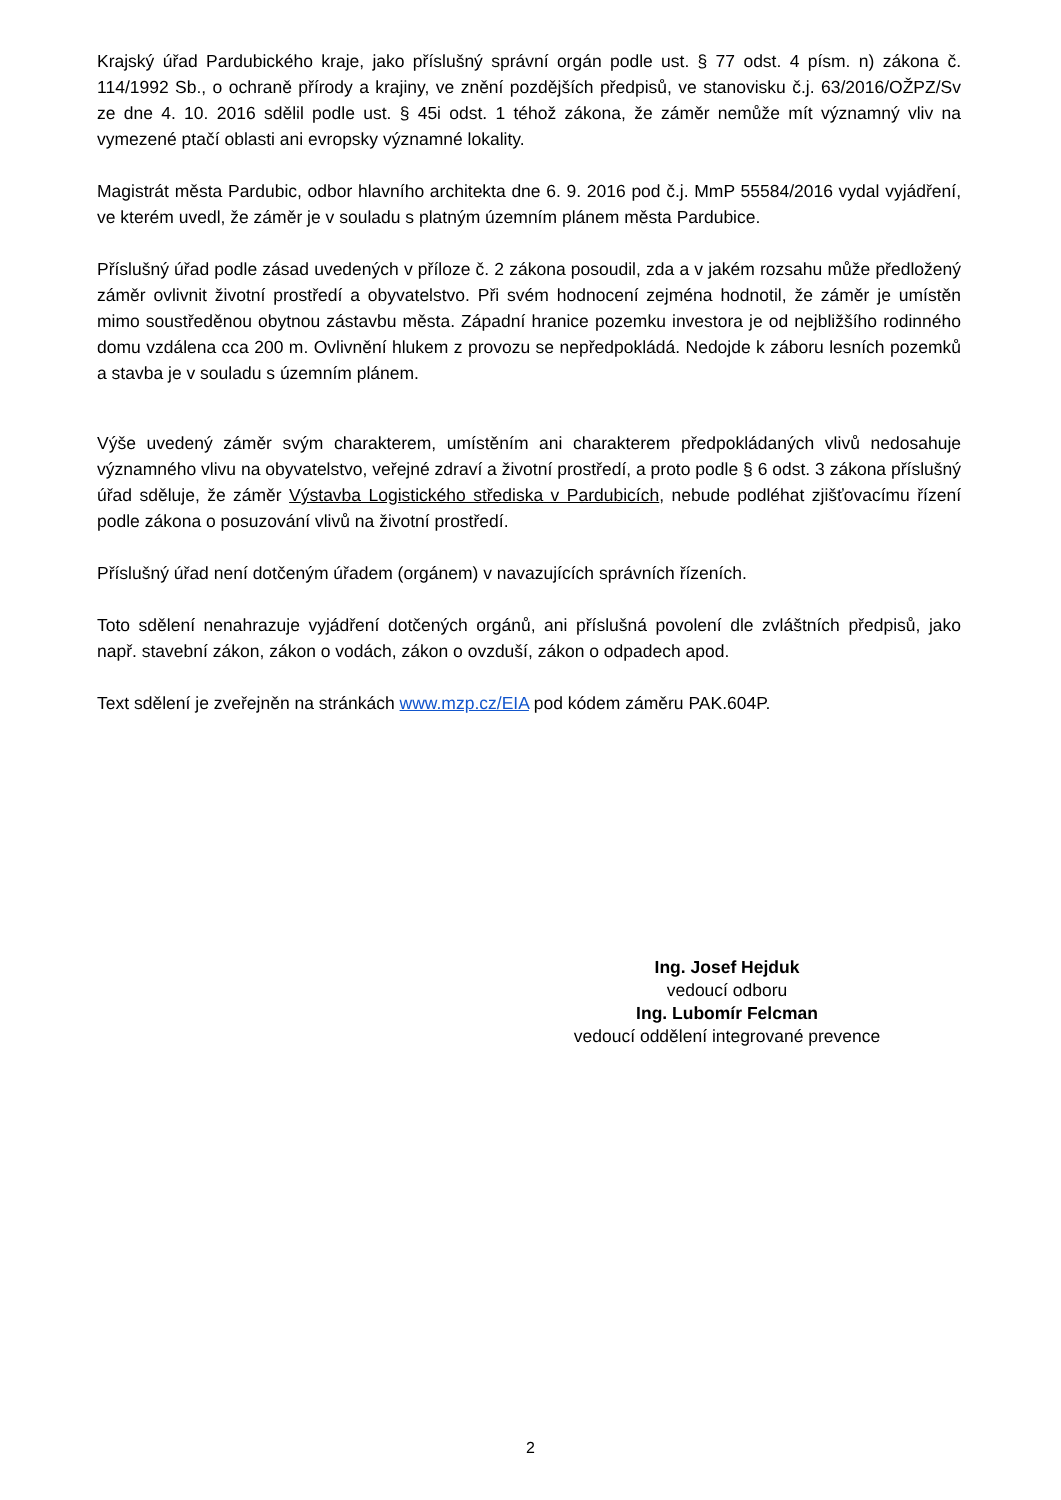Krajský úřad Pardubického kraje, jako příslušný správní orgán podle ust. § 77 odst. 4 písm. n) zákona č. 114/1992 Sb., o ochraně přírody a krajiny, ve znění pozdějších předpisů, ve stanovisku č.j. 63/2016/OŽPZ/Sv ze dne 4. 10. 2016 sdělil podle ust. § 45i odst. 1 téhož zákona, že záměr nemůže mít významný vliv na vymezené ptačí oblasti ani evropsky významné lokality.
Magistrát města Pardubic, odbor hlavního architekta dne 6. 9. 2016 pod č.j. MmP 55584/2016 vydal vyjádření, ve kterém uvedl, že záměr je v souladu s platným územním plánem města Pardubice.
Příslušný úřad podle zásad uvedených v příloze č. 2 zákona posoudil, zda a v jakém rozsahu může předložený záměr ovlivnit životní prostředí a obyvatelstvo. Při svém hodnocení zejména hodnotil, že záměr je umístěn mimo soustředěnou obytnou zástavbu města. Západní hranice pozemku investora je od nejbližšího rodinného domu vzdálena cca 200 m. Ovlivnění hlukem z provozu se nepředpokládá. Nedojde k záboru lesních pozemků a stavba je v souladu s územním plánem.
Výše uvedený záměr svým charakterem, umístěním ani charakterem předpokládaných vlivů nedosahuje významného vlivu na obyvatelstvo, veřejné zdraví a životní prostředí, a proto podle § 6 odst. 3 zákona příslušný úřad sděluje, že záměr Výstavba Logistického střediska v Pardubicích, nebude podléhat zjišťovacímu řízení podle zákona o posuzování vlivů na životní prostředí.
Příslušný úřad není dotčeným úřadem (orgánem) v navazujících správních řízeních.
Toto sdělení nenahrazuje vyjádření dotčených orgánů, ani příslušná povolení dle zvláštních předpisů, jako např. stavební zákon, zákon o vodách, zákon o ovzduší, zákon o odpadech apod.
Text sdělení je zveřejněn na stránkách www.mzp.cz/EIA pod kódem záměru PAK.604P.
Ing. Josef Hejduk
vedoucí odboru
Ing. Lubomír Felcman
vedoucí oddělení integrované prevence
2